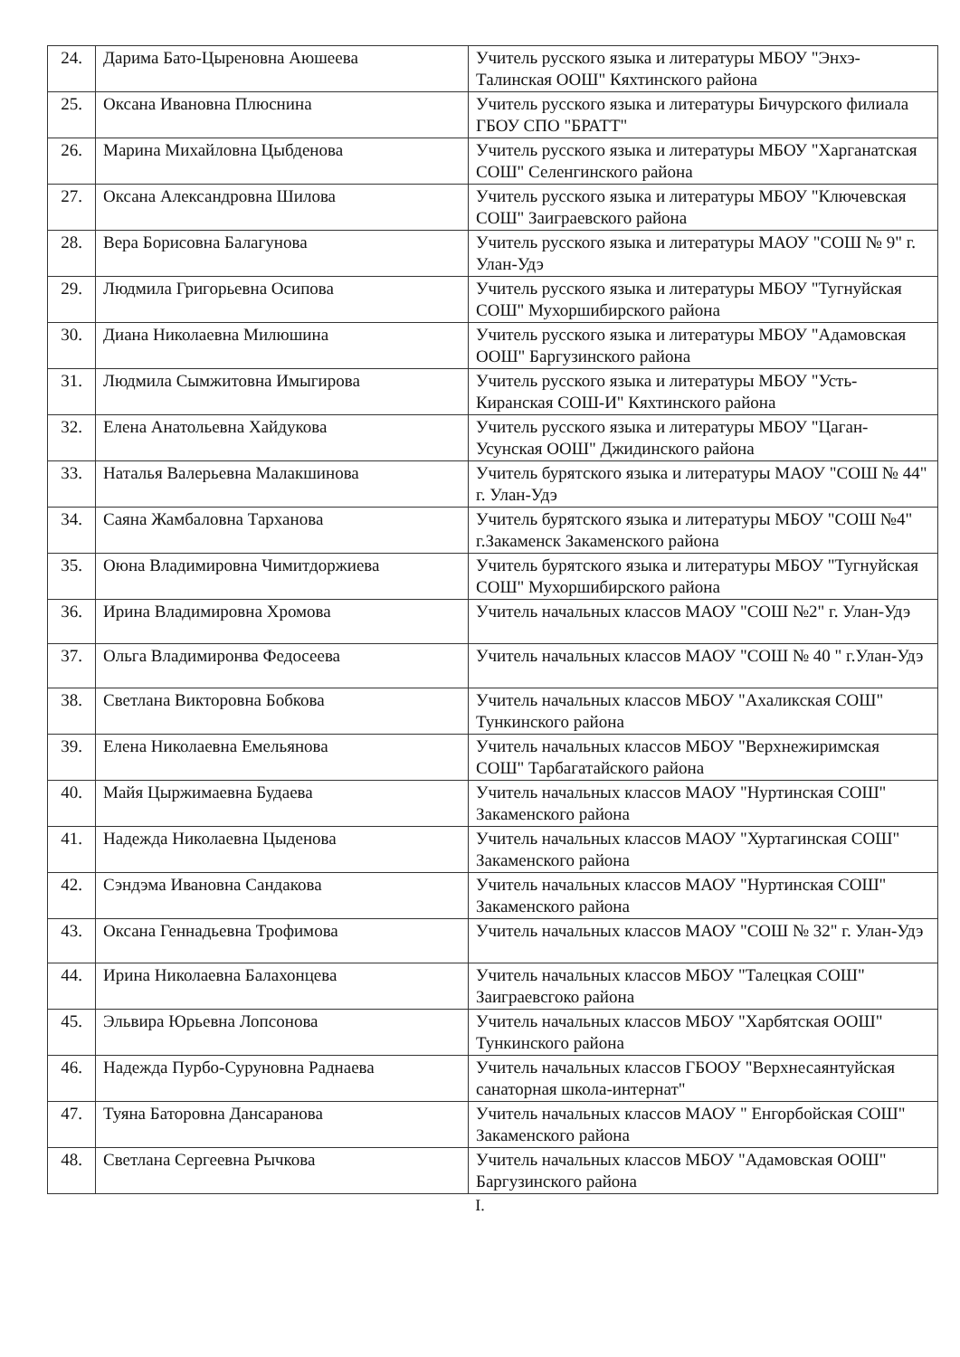| 24. | Дарима Бато-Цыреновна Аюшеева | Учитель русского языка и литературы МБОУ "Энхэ-Талинская ООШ" Кяхтинского района |
| 25. | Оксана Ивановна Плюснина | Учитель русского языка и литературы Бичурского филиала ГБОУ СПО "БРАТТ" |
| 26. | Марина Михайловна Цыбденова | Учитель русского языка и литературы МБОУ "Харганатская СОШ" Селенгинского района |
| 27. | Оксана Александровна Шилова | Учитель русского языка и литературы МБОУ "Ключевская СОШ" Заиграевского района |
| 28. | Вера Борисовна Балагунова | Учитель русского языка и литературы МАОУ "СОШ № 9" г. Улан-Удэ |
| 29. | Людмила Григорьевна Осипова | Учитель русского языка и литературы МБОУ "Тугнуйская СОШ" Мухоршибирского района |
| 30. | Диана Николаевна Милюшина | Учитель русского языка и литературы МБОУ "Адамовская ООШ" Баргузинского района |
| 31. | Людмила Сымжитовна Имыгирова | Учитель русского языка и литературы МБОУ "Усть-Киранская СОШ-И" Кяхтинского района |
| 32. | Елена Анатольевна Хайдукова | Учитель русского языка и литературы МБОУ "Цаган-Усунская ООШ" Джидинского района |
| 33. | Наталья Валерьевна Малакшинова | Учитель бурятского языка и литературы МАОУ "СОШ № 44" г. Улан-Удэ |
| 34. | Саяна Жамбаловна Тарханова | Учитель бурятского языка и литературы МБОУ "СОШ №4" г.Закаменск Закаменского района |
| 35. | Оюна Владимировна Чимитдоржиева | Учитель бурятского языка и литературы МБОУ "Тугнуйская СОШ" Мухоршибирского района |
| 36. | Ирина Владимировна Хромова | Учитель начальных классов МАОУ "СОШ №2" г. Улан-Удэ |
| 37. | Ольга Владимиронва Федосеева | Учитель начальных классов МАОУ "СОШ № 40 " г.Улан-Удэ |
| 38. | Светлана Викторовна Бобкова | Учитель начальных классов МБОУ "Ахаликская СОШ" Тункинского района |
| 39. | Елена Николаевна Емельянова | Учитель начальных классов МБОУ "Верхнежиримская СОШ" Тарбагатайского района |
| 40. | Майя Цыржимаевна Будаева | Учитель начальных классов МАОУ "Нуртинская СОШ" Закаменского района |
| 41. | Надежда Николаевна Цыденова | Учитель начальных классов МАОУ "Хуртагинская СОШ" Закаменского района |
| 42. | Сэндэма Ивановна Сандакова | Учитель начальных классов МАОУ "Нуртинская СОШ" Закаменского района |
| 43. | Оксана Геннадьевна Трофимова | Учитель начальных классов МАОУ "СОШ № 32" г. Улан-Удэ |
| 44. | Ирина Николаевна Балахонцева | Учитель начальных классов МБОУ "Талецкая СОШ" Заиграевсгоко района |
| 45. | Эльвира Юрьевна Лопсонова | Учитель начальных классов МБОУ "Харбятская ООШ" Тункинского района |
| 46. | Надежда Пурбо-Суруновна Раднаева | Учитель начальных классов ГБООУ "Верхнесаянтуйская санаторная школа-интернат" |
| 47. | Туяна Баторовна Дансаранова | Учитель начальных классов МАОУ " Енгорбойская СОШ" Закаменского района |
| 48. | Светлана Сергеевна Рычкова | Учитель начальных классов МБОУ "Адамовская ООШ" Баргузинского района |
I.